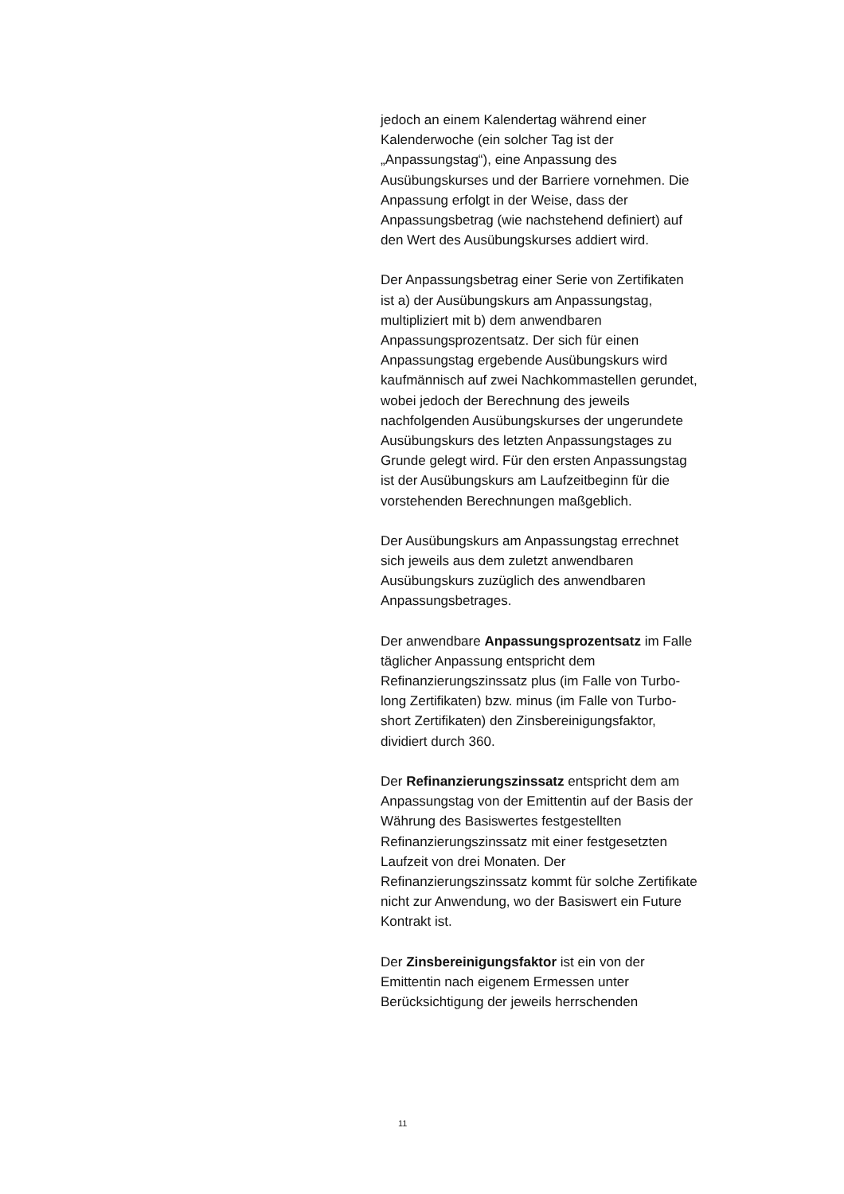jedoch an einem Kalendertag während einer Kalenderwoche (ein solcher Tag ist der „Anpassungstag“), eine Anpassung des Ausübungskurses und der Barriere vornehmen. Die Anpassung erfolgt in der Weise, dass der Anpassungsbetrag (wie nachstehend definiert) auf den Wert des Ausübungskurses addiert wird.
Der Anpassungsbetrag einer Serie von Zertifikaten ist a) der Ausübungskurs am Anpassungstag, multipliziert mit b) dem anwendbaren Anpassungsprozentsatz. Der sich für einen Anpassungstag ergebende Ausübungskurs wird kaufmännisch auf zwei Nachkommastellen gerundet, wobei jedoch der Berechnung des jeweils nachfolgenden Ausübungskurses der ungerundete Ausübungskurs des letzten Anpassungstages zu Grunde gelegt wird. Für den ersten Anpassungstag ist der Ausübungskurs am Laufzeitbeginn für die vorstehenden Berechnungen maßgeblich.
Der Ausübungskurs am Anpassungstag errechnet sich jeweils aus dem zuletzt anwendbaren Ausübungskurs zuzüglich des anwendbaren Anpassungsbetrages.
Der anwendbare Anpassungsprozentsatz im Falle täglicher Anpassung entspricht dem Refinanzierungszinssatz plus (im Falle von Turbo-long Zertifikaten) bzw. minus (im Falle von Turbo-short Zertifikaten) den Zinsbereinigungsfaktor, dividiert durch 360.
Der Refinanzierungszinssatz entspricht dem am Anpassungstag von der Emittentin auf der Basis der Währung des Basiswertes festgestellten Refinanzierungszinssatz mit einer festgesetzten Laufzeit von drei Monaten. Der Refinanzierungszinssatz kommt für solche Zertifikate nicht zur Anwendung, wo der Basiswert ein Future Kontrakt ist.
Der Zinsbereinigungsfaktor ist ein von der Emittentin nach eigenem Ermessen unter Berücksichtigung der jeweils herrschenden
11